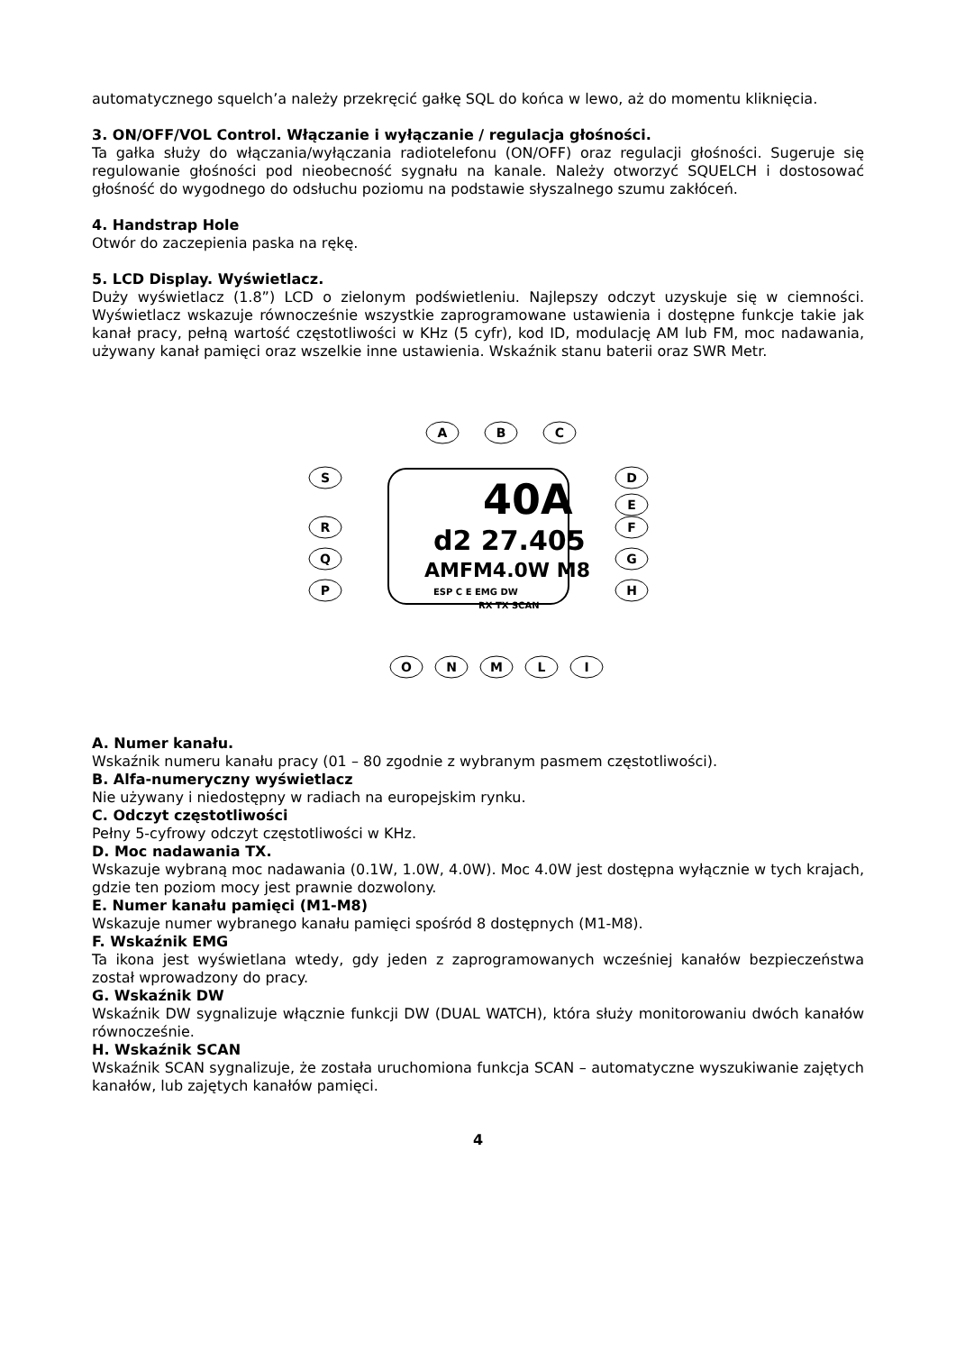automatycznego squelch’a należy przekręcić gałkę SQL do końca w lewo, aż do momentu kliknięcia.
3. ON/OFF/VOL Control. Włączanie i wyłączanie / regulacja głośności.
Ta gałka służy do włączania/wyłączania radiotelefonu (ON/OFF) oraz regulacji głośności. Sugeruje się regulowanie głośności pod nieobecność sygnału na kanale. Należy otworzyć SQUELCH i dostosować głośność do wygodnego do odsłuchu poziomu na podstawie słyszalnego szumu zakłóceń.
4. Handstrap Hole
Otwór do zaczepienia paska na rękę.
5. LCD Display. Wyświetlacz.
Duży wyświetlacz (1.8”) LCD o zielonym podświetleniu. Najlepszy odczyt uzyskuje się w ciemności. Wyświetlacz wskazuje równocześnie wszystkie zaprogramowane ustawienia i dostępne funkcje takie jak kanał pracy, pełną wartość częstotliwości w KHz (5 cyfr), kod ID, modulację AM lub FM, moc nadawania, używany kanał pamięci oraz wszelkie inne ustawienia. Wskaźnik stanu baterii oraz SWR Metr.
40A
d2 27.405
AMFM4.0W M8
ESP C E EMG DW
RX TX SCAN
A
B
C
S
R
Q
P
D
E
F
G
H
O
N
M
L
I
A. Numer kanału.
Wskaźnik numeru kanału pracy (01 – 80 zgodnie z wybranym pasmem częstotliwości).
B. Alfa-numeryczny wyświetlacz
Nie używany i niedostępny w radiach na europejskim rynku.
C. Odczyt częstotliwości
Pełny 5-cyfrowy odczyt częstotliwości w KHz.
D. Moc nadawania TX.
Wskazuje wybraną moc nadawania (0.1W, 1.0W, 4.0W). Moc 4.0W jest dostępna wyłącznie w tych krajach, gdzie ten poziom mocy jest prawnie dozwolony.
E. Numer kanału pamięci (M1-M8)
Wskazuje numer wybranego kanału pamięci spośród 8 dostępnych (M1-M8).
F. Wskaźnik EMG
Ta ikona jest wyświetlana wtedy, gdy jeden z zaprogramowanych wcześniej kanałów bezpieczeństwa został wprowadzony do pracy.
G. Wskaźnik DW
Wskaźnik DW sygnalizuje włącznie funkcji DW (DUAL WATCH), która służy monitorowaniu dwóch kanałów równocześnie.
H. Wskaźnik SCAN
Wskaźnik SCAN sygnalizuje, że została uruchomiona funkcja SCAN – automatyczne wyszukiwanie zajętych kanałów, lub zajętych kanałów pamięci.
4